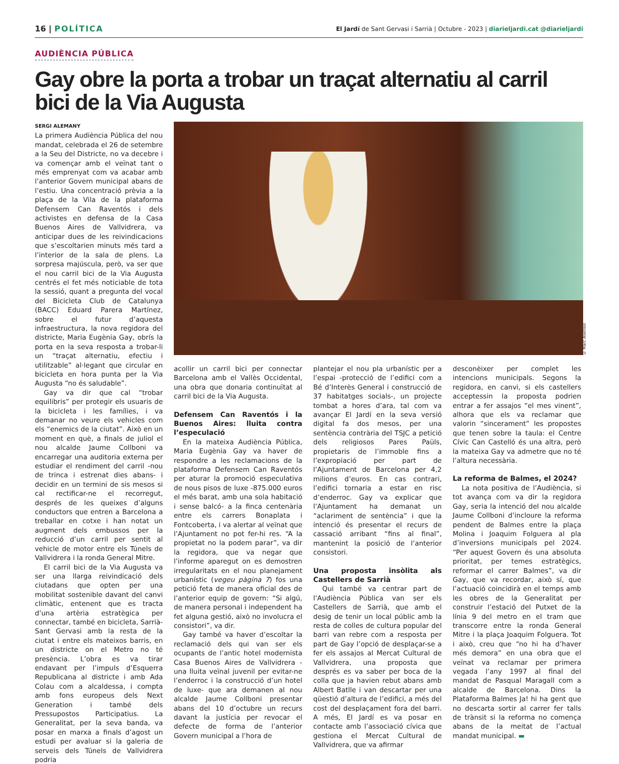16 | POLÍTICA
El Jardí de Sant Gervasi i Sarrià | Octubre - 2023 | diarieljardi.cat @diarieljardi
AUDIÈNCIA PÚBLICA
Gay obre la porta a trobar un traçat alternatiu al carril bici de la Via Augusta
SERGI ALEMANY
La primera Audiència Pública del nou mandat, celebrada el 26 de setembre a la Seu del Districte, no va decebre i va començar amb el veïnat tant o més emprenyat com va acabar amb l’anterior Govern municipal abans de l’estiu. Una concentració prèvia a la plaça de la Vila de la plataforma Defensem Can Raventós i dels activistes en defensa de la Casa Buenos Aires de Vallvidrera, va anticipar dues de les reivindicacions que s’escoltarien minuts més tard a l’interior de la sala de plens. La sorpresa majúscula, però, va ser que el nou carril bici de la Via Augusta centrés el fet més noticiable de tota la sessió, quant a pregunta del vocal del Bicicleta Club de Catalunya (BACC) Eduard Parera Martínez, sobre el futur d’aquesta infraestructura, la nova regidora del districte, Maria Eugènia Gay, obrís la porta en la seva resposta a trobar-li un “traçat alternatiu, efectiu i utilitzable” al·legant que circular en bicicleta en hora punta per la Via Augusta “no és saludable”.
Gay va dir que cal “trobar equilibris” per protegir els usuaris de la bicicleta i les famílies, i va demanar no veure els vehicles com els “enemics de la ciutat”. Això en un moment en què, a finals de juliol el nou alcalde Jaume Collboni va encarregar una auditoria externa per estudiar el rendiment del carril -nou de trinca i estrenat dies abans- i decidir en un termini de sis mesos si cal rectificar-ne el recorregut, després de les queixes d’alguns conductors que entren a Barcelona a treballar en cotxe i han notat un augment dels embussos per la reducció d’un carril per sentit al vehicle de motor entre els Túnels de Vallvidrera i la ronda General Mitre.
El carril bici de la Via Augusta va ser una llarga reivindicació dels ciutadans que opten per una mobilitat sostenible davant del canvi climàtic, entenent que es tracta d’una artèria estratègica per connectar, també en bicicleta, Sarrià-Sant Gervasi amb la resta de la ciutat i entre els mateixos barris, en un districte on el Metro no té presència. L’obra es va tirar endavant per l’impuls d’Esquerra Republicana al districte i amb Ada Colau com a alcaldessa, i compta amb fons europeus dels Next Generation i també dels Pressupostos Participatius. La Generalitat, per la seva banda, va posar en marxa a finals d’agost un estudi per avaluar si la galeria de serveis dels Túnels de Vallvidrera podria
© Marc Asensio
acollir un carril bici per connectar Barcelona amb el Vallès Occidental, una obra que donaria continuïtat al carril bici de la Via Augusta.
Defensem Can Raventós i la Buenos Aires: lluita contra l’especulació
En la mateixa Audiència Pública, Maria Eugènia Gay va haver de respondre a les reclamacions de la plataforma Defensem Can Raventós per aturar la promoció especulativa de nous pisos de luxe -875.000 euros el més barat, amb una sola habitació i sense balcó- a la finca centenària entre els carrers Bonaplata i Fontcoberta, i va alertar al veïnat que l’Ajuntament no pot fer-hi res. “A la propietat no la podem parar”, va dir la regidora, que va negar que l’informe aparegut on es demostren irregularitats en el nou planejament urbanístic (vegeu pàgina 7) fos una petició feta de manera oficial des de l’anterior equip de govern: “Si algú, de manera personal i independent ha fet alguna gestió, això no involucra el consistori”, va dir.
Gay també va haver d’escoltar la reclamació dels qui van ser els ocupants de l’antic hotel modernista Casa Buenos Aires de Vallvidrera -una lluita veïnal juvenil per evitar-ne l’enderroc i la construcció d’un hotel de luxe- que ara demanen al nou alcalde Jaume Collboni presentar abans del 10 d’octubre un recurs davant la justícia per revocar el defecte de forma de l’anterior Govern municipal a l’hora de
plantejar el nou pla urbanístic per a l’espai -protecció de l’edifici com a Bé d’Interès General i construcció de 37 habitatges socials-, un projecte tombat a hores d’ara, tal com va avançar El Jardí en la seva versió digital fa dos mesos, per una sentència contrària del TSJC a petició dels religiosos Pares Paüls, propietaris de l’immoble fins a l’expropiació per part de l’Ajuntament de Barcelona per 4,2 milions d’euros. En cas contrari, l’edifici tornaria a estar en risc d’enderroc. Gay va explicar que l’Ajuntament ha demanat un “aclariment de sentència” i que la intenció és presentar el recurs de cassació arribant “fins al final”, mantenint la posició de l’anterior consistori.
Una proposta insòlita als Castellers de Sarrià
Qui també va centrar part de l’Audiència Pública van ser els Castellers de Sarrià, que amb el desig de tenir un local públic amb la resta de colles de cultura popular del barri van rebre com a resposta per part de Gay l’opció de desplaçar-se a fer els assajos al Mercat Cultural de Vallvidrera, una proposta que després es va saber per boca de la colla que ja havien rebut abans amb Albert Batlle i van descartar per una qüestió d’altura de l’edifici, a més del cost del desplaçament fora del barri. A més, El Jardí es va posar en contacte amb l’associació cívica que gestiona el Mercat Cultural de Vallvidrera, que va afirmar
desconèixer per complet les intencions municipals. Segons la regidora, en canvi, si els castellers acceptessin la proposta podrien entrar a fer assajos “el mes vinent”, alhora que els va reclamar que valorin “sincerament” les propostes que tenen sobre la taula: el Centre Cívic Can Castelló és una altra, però la mateixa Gay va admetre que no té l’altura necessària.
La reforma de Balmes, el 2024?
La nota positiva de l’Audiència, si tot avança com va dir la regidora Gay, seria la intenció del nou alcalde Jaume Collboni d’incloure la reforma pendent de Balmes entre la plaça Molina i Joaquim Folguera al pla d’inversions municipals pel 2024. “Per aquest Govern és una absoluta prioritat, per temes estratègics, reformar el carrer Balmes”, va dir Gay, que va recordar, això sí, que l’actuació coincidirà en el temps amb les obres de la Generalitat per construir l’estació del Putxet de la línia 9 del metro en el tram que transcorre entre la ronda General Mitre i la plaça Joaquim Folguera. Tot i això, creu que “no hi ha d’haver més demora” en una obra que el veïnat va reclamar per primera vegada l’any 1997 al final del mandat de Pasqual Maragall com a alcalde de Barcelona. Dins la Plataforma Balmes Ja! hi ha gent que no descarta sortir al carrer fer talls de trànsit si la reforma no comença abans de la meitat de l’actual mandat municipal. ▬